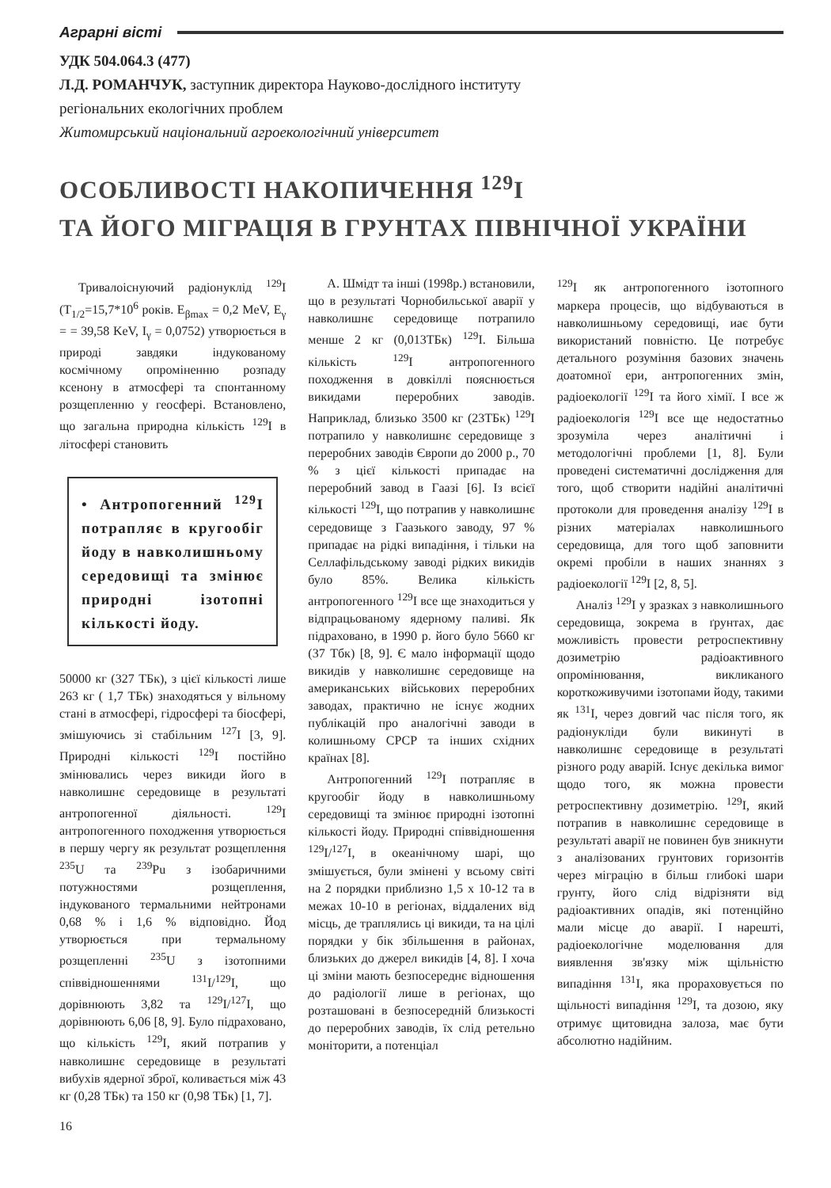Аграрні вісті
УДК 504.064.3 (477)
Л.Д. РОМАНЧУК, заступник директора Науково-дослідного інституту
регіональних екологічних проблем
Житомирський національний агроекологічний університет
ОСОБЛИВОСТІ НАКОПИЧЕННЯ <sup>129</sup>I
ТА ЙОГО МІГРАЦІЯ В ГРУНТАХ ПІВНІЧНОЇ УКРАЇНИ
Тривалоіснуючий радіонуклід <sup>129</sup>I (T<sub>1/2</sub>=15,7*10<sup>6</sup> років. E<sub>βmax</sub> = 0,2 MeV, E<sub>γ</sub> = = 39,58 KeV, I<sub>γ</sub> = 0,0752) утворюється в природі завдяки індукованому космічному опроміненню розпаду ксенону в атмосфері та спонтанному розщепленню у геосфері. Встановлено, що загальна природна кількість <sup>129</sup>I в літосфері становить
• Антропогенний <sup>129</sup>I потрапляє в кругообіг йоду в навколишньому середовищі та змінює природні ізотопні кількості йоду.
50000 кг (327 ТБк), з цієї кількості лише 263 кг ( 1,7 ТБк) знаходяться у вільному стані в атмосфері, гідросфері та біосфері, змішуючись зі стабільним <sup>127</sup>I [3, 9]. Природні кількості <sup>129</sup>I постійно змінювались через викиди його в навколишнє середовище в результаті антропогенної діяльності. <sup>129</sup>I антропогенного походження утворюється в першу чергу як результат розщеплення <sup>235</sup>U та <sup>239</sup>Pu з ізобаричними потужностями розщеплення, індукованого термальними нейтронами 0,68 % і 1,6 % відповідно. Йод утворюється при термальному розщепленні <sup>235</sup>U з ізотопними співвідношеннями <sup>131</sup>I/<sup>129</sup>I, що дорівнюють 3,82 та <sup>129</sup>I/<sup>127</sup>I, що дорівнюють 6,06 [8, 9]. Було підраховано, що кількість <sup>129</sup>I, який потрапив у навколишнє середовище в результаті вибухів ядерної зброї, коливається між 43 кг (0,28 ТБк) та 150 кг (0,98 ТБк) [1, 7].
А. Шмідт та інші (1998р.) встановили, що в результаті Чорнобильської аварії у навколишнє середовище потрапило менше 2 кг (0,013ТБк) <sup>129</sup>I. Більша кількість <sup>129</sup>I антропогенного походження в довкіллі пояснюється викидами переробних заводів. Наприклад, близько 3500 кг (23ТБк) <sup>129</sup>I потрапило у навколишнє середовище з переробних заводів Європи до 2000 р., 70 % з цієї кількості припадає на переробний завод в Гаазі [6]. Із всієї кількості <sup>129</sup>I, що потрапив у навколишнє середовище з Гаазького заводу, 97 % припадає на рідкі випадіння, і тільки на Селлафільдському заводі рідких викидів було 85%. Велика кількість антропогенного <sup>129</sup>I все ще знаходиться у відпрацьованому ядерному паливі. Як підраховано, в 1990 р. його було 5660 кг (37 Тбк) [8, 9]. Є мало інформації щодо викидів у навколишнє середовище на американських військових переробних заводах, практично не існує жодних публікацій про аналогічні заводи в колишньому СРСР та інших східних країнах [8].
Антропогенний <sup>129</sup>I потрапляє в кругообіг йоду в навколишньому середовищі та змінює природні ізотопні кількості йоду. Природні співвідношення <sup>129</sup>I/<sup>127</sup>I, в океанічному шарі, що змішується, були змінені у всьому світі на 2 порядки приблизно 1,5 x 10-12 та в межах 10-10 в регіонах, віддалених від місць, де траплялись ці викиди, та на цілі порядки у бік збільшення в районах, близьких до джерел викидів [4, 8]. І хоча ці зміни мають безпосереднє відношення до радіології лише в регіонах, що розташовані в безпосередній близькості до переробних заводів, їх слід ретельно моніторити, а потенціал
<sup>129</sup>I як антропогенного ізотопного маркера процесів, що відбуваються в навколишньому середовищі, иає бути використаний повністю. Це потребує детального розуміння базових значень доатомної ери, антропогенних змін, радіоекології <sup>129</sup>I та його хімії. І все ж радіоекологія <sup>129</sup>I все ще недостатньо зрозуміла через аналітичні і методологічні проблеми [1, 8]. Були проведені систематичні дослідження для того, щоб створити надійні аналітичні протоколи для проведення аналізу <sup>129</sup>I в різних матеріалах навколишнього середовища, для того щоб заповнити окремі пробіли в наших знаннях з радіоекології <sup>129</sup>I [2, 8, 5].
Аналіз <sup>129</sup>I у зразках з навколишнього середовища, зокрема в ґрунтах, дає можливість провести ретроспективну дозиметрію радіоактивного опромінювання, викликаного короткоживучими ізотопами йоду, такими як <sup>131</sup>I, через довгий час після того, як радіонукліди були викинуті в навколишнє середовище в результаті різного роду аварій. Існує декілька вимог щодо того, як можна провести ретроспективну дозиметрію. <sup>129</sup>I, який потрапив в навколишнє середовище в результаті аварії не повинен був зникнути з аналізованих грунтових горизонтів через міграцію в більш глибокі шари грунту, його слід відрізняти від радіоактивних опадів, які потенційно мали місце до аварії. І нарешті, радіоекологічне моделювання для виявлення зв'язку між щільністю випадіння <sup>131</sup>I, яка прораховується по щільності випадіння <sup>129</sup>I, та дозою, яку отримує щитовидна залоза, має бути абсолютно надійним.
16